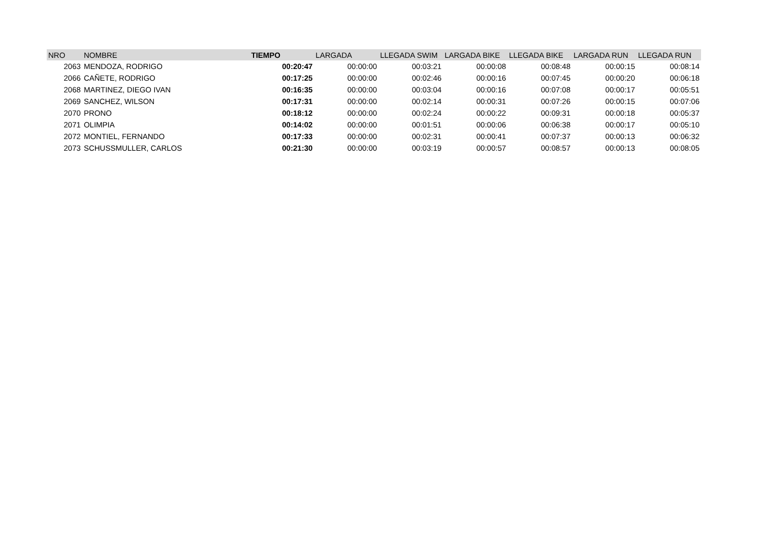| NRO | NOMBRE | TIEMPO | LARGADA | LLEGADA SWIM | LARGADA BIKE | LLEGADA BIKE | LARGADA RUN | LLEGADA RUN |
| --- | --- | --- | --- | --- | --- | --- | --- | --- |
| 2063 | MENDOZA, RODRIGO | 00:20:47 | 00:00:00 | 00:03:21 | 00:00:08 | 00:08:48 | 00:00:15 | 00:08:14 |
| 2066 | CAÑETE, RODRIGO | 00:17:25 | 00:00:00 | 00:02:46 | 00:00:16 | 00:07:45 | 00:00:20 | 00:06:18 |
| 2068 | MARTINEZ, DIEGO IVAN | 00:16:35 | 00:00:00 | 00:03:04 | 00:00:16 | 00:07:08 | 00:00:17 | 00:05:51 |
| 2069 | SANCHEZ, WILSON | 00:17:31 | 00:00:00 | 00:02:14 | 00:00:31 | 00:07:26 | 00:00:15 | 00:07:06 |
| 2070 | PRONO | 00:18:12 | 00:00:00 | 00:02:24 | 00:00:22 | 00:09:31 | 00:00:18 | 00:05:37 |
| 2071 | OLIMPIA | 00:14:02 | 00:00:00 | 00:01:51 | 00:00:06 | 00:06:38 | 00:00:17 | 00:05:10 |
| 2072 | MONTIEL, FERNANDO | 00:17:33 | 00:00:00 | 00:02:31 | 00:00:41 | 00:07:37 | 00:00:13 | 00:06:32 |
| 2073 | SCHUSSMULLER, CARLOS | 00:21:30 | 00:00:00 | 00:03:19 | 00:00:57 | 00:08:57 | 00:00:13 | 00:08:05 |